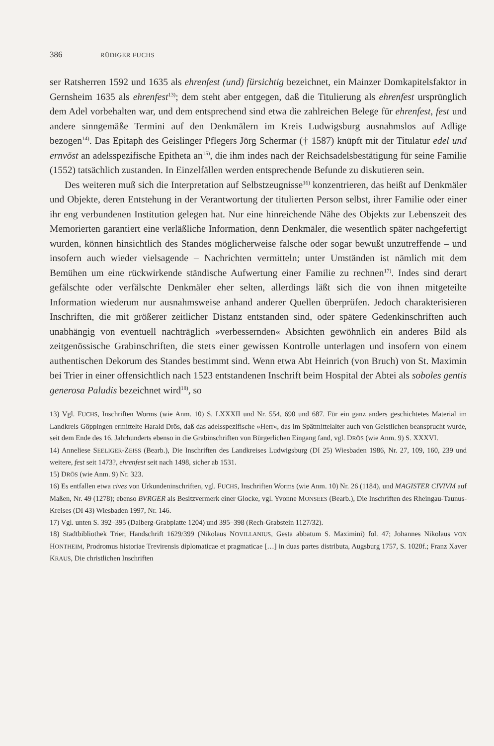386 RÜDIGER FUCHS
ser Ratsherren 1592 und 1635 als ehrenfest (und) fürsichtig bezeichnet, ein Mainzer Domkapitelsfaktor in Gernsheim 1635 als ehrenfest<sup>13)</sup>; dem steht aber entgegen, daß die Titulierung als ehrenfest ursprünglich dem Adel vorbehalten war, und dem entsprechend sind etwa die zahlreichen Belege für ehrenfest, fest und andere sinngemäße Termini auf den Denkmälern im Kreis Ludwigsburg ausnahmslos auf Adlige bezogen<sup>14)</sup>. Das Epitaph des Geislinger Pflegers Jörg Schermar († 1587) knüpft mit der Titulatur edel und ernvöst an adelsspezifische Epitheta an<sup>15)</sup>, die ihm indes nach der Reichsadelsbestätigung für seine Familie (1552) tatsächlich zustanden. In Einzelfällen werden entsprechende Befunde zu diskutieren sein.
Des weiteren muß sich die Interpretation auf Selbstzeugnisse<sup>16)</sup> konzentrieren, das heißt auf Denkmäler und Objekte, deren Entstehung in der Verantwortung der titulierten Person selbst, ihrer Familie oder einer ihr eng verbundenen Institution gelegen hat. Nur eine hinreichende Nähe des Objekts zur Lebenszeit des Memorierten garantiert eine verläßliche Information, denn Denkmäler, die wesentlich später nachgefertigt wurden, können hinsichtlich des Standes möglicherweise falsche oder sogar bewußt unzutreffende – und insofern auch wieder vielsagende – Nachrichten vermitteln; unter Umständen ist nämlich mit dem Bemühen um eine rückwirkende ständische Aufwertung einer Familie zu rechnen<sup>17)</sup>. Indes sind derart gefälschte oder verfälschte Denkmäler eher selten, allerdings läßt sich die von ihnen mitgeteilte Information wiederum nur ausnahmsweise anhand anderer Quellen überprüfen. Jedoch charakterisieren Inschriften, die mit größerer zeitlicher Distanz entstanden sind, oder spätere Gedenkinschriften auch unabhängig von eventuell nachträglich »verbessernden« Absichten gewöhnlich ein anderes Bild als zeitgenössische Grabinschriften, die stets einer gewissen Kontrolle unterlagen und insofern von einem authentischen Dekorum des Standes bestimmt sind. Wenn etwa Abt Heinrich (von Bruch) von St. Maximin bei Trier in einer offensichtlich nach 1523 entstandenen Inschrift beim Hospital der Abtei als soboles gentis generosa Paludis bezeichnet wird<sup>18)</sup>, so
13) Vgl. FUCHS, Inschriften Worms (wie Anm. 10) S. LXXXII und Nr. 554, 690 und 687. Für ein ganz anders geschichtetes Material im Landkreis Göppingen ermittelte Harald Drös, daß das adelsspezifische »Herr«, das im Spätmittelalter auch von Geistlichen beansprucht wurde, seit dem Ende des 16. Jahrhunderts ebenso in die Grabinschriften von Bürgerlichen Eingang fand, vgl. DRÖS (wie Anm. 9) S. XXXVI.
14) Anneliese SEELIGER-ZEISS (Bearb.), Die Inschriften des Landkreises Ludwigsburg (DI 25) Wiesbaden 1986, Nr. 27, 109, 160, 239 und weitere, fest seit 1473?, ehrenfest seit nach 1498, sicher ab 1531.
15) DRÖS (wie Anm. 9) Nr. 323.
16) Es entfallen etwa cives von Urkundeninschriften, vgl. FUCHS, Inschriften Worms (wie Anm. 10) Nr. 26 (1184), und MAGISTER CIVIVM auf Maßen, Nr. 49 (1278); ebenso BVRGER als Besitzvermerk einer Glocke, vgl. Yvonne MONSEES (Bearb.), Die Inschriften des Rheingau-Taunus-Kreises (DI 43) Wiesbaden 1997, Nr. 146.
17) Vgl. unten S. 392–395 (Dalberg-Grabplatte 1204) und 395–398 (Rech-Grabstein 1127/32).
18) Stadtbibliothek Trier, Handschrift 1629/399 (Nikolaus NOVILLANIUS, Gesta abbatum S. Maximini) fol. 47; Johannes Nikolaus VON HONTHEIM, Prodromus historiae Trevirensis diplomaticae et pragmaticae […] in duas partes distributa, Augsburg 1757, S. 1020f.; Franz Xaver KRAUS, Die christlichen Inschriften